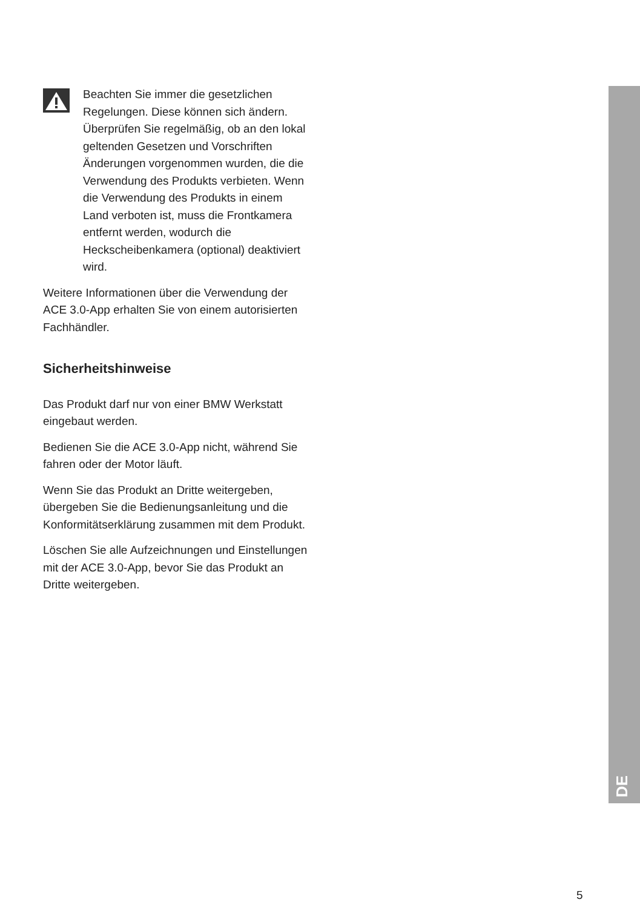Beachten Sie immer die gesetzlichen Regelungen. Diese können sich ändern. Überprüfen Sie regelmäßig, ob an den lokal geltenden Gesetzen und Vorschriften Änderungen vorgenommen wurden, die die Verwendung des Produkts verbieten. Wenn die Verwendung des Produkts in einem Land verboten ist, muss die Frontkamera entfernt werden, wodurch die Heckscheibenkamera (optional) deaktiviert wird.
Weitere Informationen über die Verwendung der ACE 3.0-App erhalten Sie von einem autorisierten Fachhändler.
Sicherheitshinweise
Das Produkt darf nur von einer BMW Werkstatt eingebaut werden.
Bedienen Sie die ACE 3.0-App nicht, während Sie fahren oder der Motor läuft.
Wenn Sie das Produkt an Dritte weitergeben, übergeben Sie die Bedienungsanleitung und die Konformitätserklärung zusammen mit dem Produkt.
Löschen Sie alle Aufzeichnungen und Einstellungen mit der ACE 3.0-App, bevor Sie das Produkt an Dritte weitergeben.
DE
5